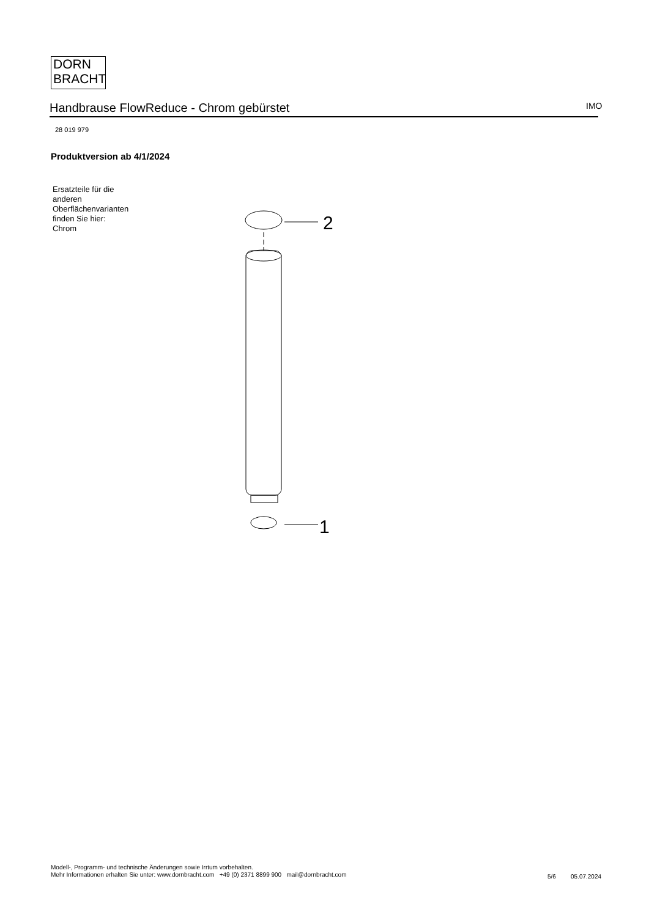DORN
BRACHT
Handbrause FlowReduce - Chrom gebürstet IMO
28 019 979
Produktversion ab 4/1/2024
Ersatzteile für die
anderen
Oberflächenvarianten
finden Sie hier:
Chrom
2
1
Modell-, Programm- und technische Änderungen sowie Irrtum vorbehalten.
Mehr Informationen erhalten Sie unter: www.dornbracht.com +49 (0) 2371 8899 900 mail@dornbracht.com
5/6 05.07.2024